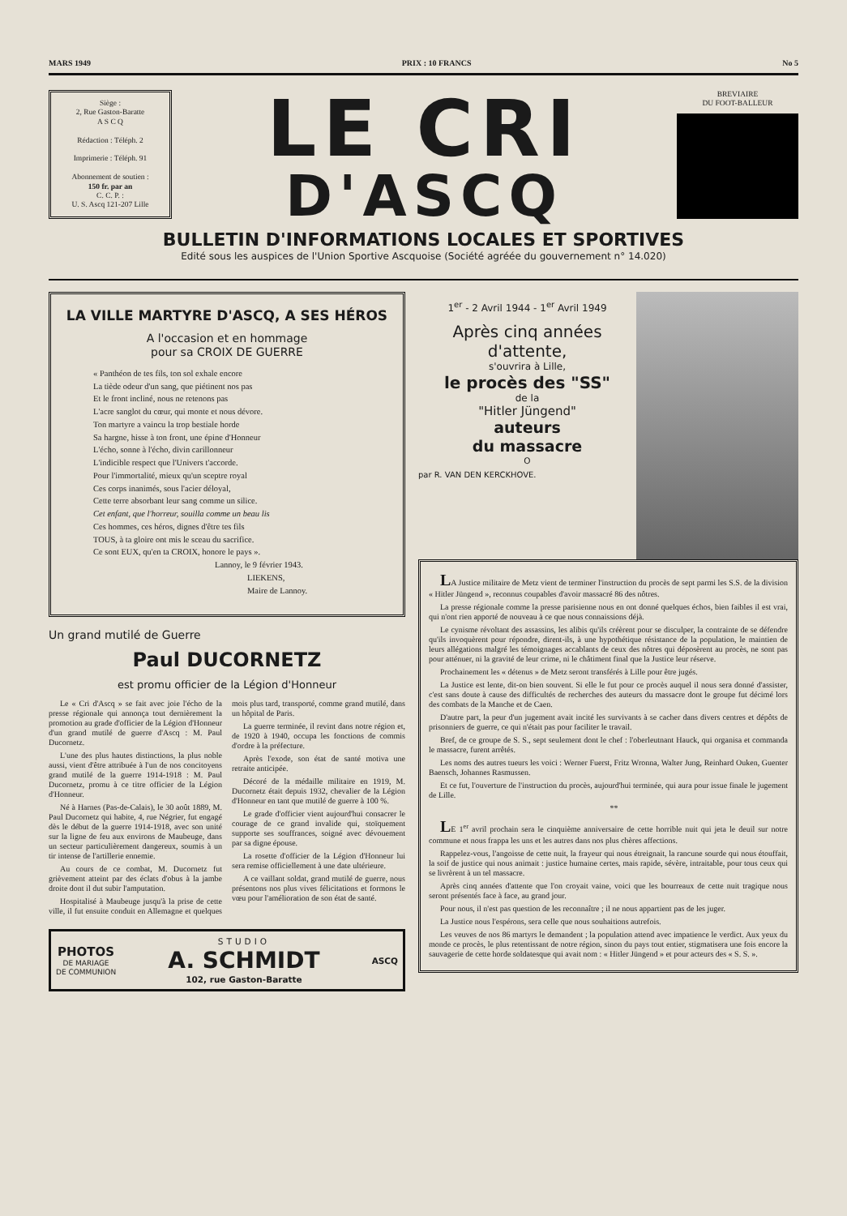MARS 1949 PRIX : 10 FRANCS No 5
Siège :
2, Rue Gaston-Baratte
A S C Q
Rédaction : Téléph. 2
Imprimerie : Téléph. 91
Abonnement de soutien :
150 fr. par an
C. C. P. :
U. S. Ascq 121-207 Lille
LE CRI
D'ASCQ
BREVIAIRE
DU FOOT-BALLEUR
BULLETIN D'INFORMATIONS LOCALES ET SPORTIVES
Edité sous les auspices de l'Union Sportive Ascquoise (Société agréée du gouvernement n° 14.020)
LA VILLE MARTYRE D'ASCQ, A SES HÉROS
A l'occasion et en hommage
pour sa CROIX DE GUERRE
« Panthéon de tes fils, ton sol exhale encore
La tiède odeur d'un sang, que piétinent nos pas
Et le front incliné, nous ne retenons pas
L'acre sanglot du cœur, qui monte et nous dévore.
Ton martyre a vaincu la trop bestiale horde
Sa hargne, hisse à ton front, une épine d'Honneur
L'écho, sonne à l'écho, divin carillonneur
L'indicible respect que l'Univers t'accorde.
Pour l'immortalité, mieux qu'un sceptre royal
Ces corps inanimés, sous l'acier déloyal,
Cette terre absorbant leur sang comme un silice.
Cet enfant, que l'horreur, souilla comme un beau lis
Ces hommes, ces héros, dignes d'être tes fils
TOUS, à ta gloire ont mis le sceau du sacrifice.
Ce sont EUX, qu'en ta CROIX, honore le pays ».
Lannoy, le 9 février 1943.
LIEKENS,
Maire de Lannoy.
Un grand mutilé de Guerre
Paul DUCORNETZ
est promu officier de la Légion d'Honneur
Le « Cri d'Ascq » se fait avec joie l'écho de la presse régionale qui annonça tout dernièrement la promotion au grade d'officier de la Légion d'Honneur d'un grand mutilé de guerre d'Ascq : M. Paul Ducornetz.
L'une des plus hautes distinctions, la plus noble aussi, vient d'être attribuée à l'un de nos concitoyens grand mutilé de la guerre 1914-1918 : M. Paul Ducornetz, promu à ce titre officier de la Légion d'Honneur.
Né à Harnes (Pas-de-Calais), le 30 août 1889, M. Paul Ducornetz qui habite, 4, rue Négrier, fut engagé dès le début de la guerre 1914-1918, avec son unité sur la ligne de feu aux environs de Maubeuge, dans un secteur particulièrement dangereux, soumis à un tir intense de l'artillerie ennemie.
Au cours de ce combat, M. Ducornetz fut grièvement atteint par des éclats d'obus à la jambe droite dont il dut subir l'amputation.
Hospitalisé à Maubeuge jusqu'à la prise de cette ville, il fut ensuite conduit en Allemagne et quelques mois plus tard, transporté, comme grand mutilé, dans un hôpital de Paris.
La guerre terminée, il revint dans notre région et, de 1920 à 1940, occupa les fonctions de commis d'ordre à la préfecture.
Après l'exode, son état de santé motiva une retraite anticipée.
Décoré de la médaille militaire en 1919, M. Ducornetz était depuis 1932, chevalier de la Légion d'Honneur en tant que mutilé de guerre à 100 %.
Le grade d'officier vient aujourd'hui consacrer le courage de ce grand invalide qui, stoïquement supporte ses souffrances, soigné avec dévouement par sa digne épouse.
La rosette d'officier de la Légion d'Honneur lui sera remise officiellement à une date ultérieure.
A ce vaillant soldat, grand mutilé de guerre, nous présentons nos plus vives félicitations et formons le vœu pour l'amélioration de son état de santé.
PHOTOS
DE MARIAGE
DE COMMUNION
STUDIO
A. SCHMIDT
102, rue Gaston-Baratte
ASCQ
1<sup>er</sup> - 2 Avril 1944 - 1<sup>er</sup> Avril 1949
Après cinq années
d'attente,
s'ouvrira à Lille,
le procès des "SS"
de la
"Hitler Jüngend"
auteurs
du massacre
O
par R. VAN DEN KERCKHOVE.
LA Justice militaire de Metz vient de terminer l'instruction du procès de sept parmi les S.S. de la division « Hitler Jüngend », reconnus coupables d'avoir massacré 86 des nôtres.
La presse régionale comme la presse parisienne nous en ont donné quelques échos, bien faibles il est vrai, qui n'ont rien apporté de nouveau à ce que nous connaissions déjà.
Le cynisme révoltant des assassins, les alibis qu'ils créèrent pour se disculper, la contrainte de se défendre qu'ils invoquèrent pour répondre, dirent-ils, à une hypothétique résistance de la population, le maintien de leurs allégations malgré les témoignages accablants de ceux des nôtres qui déposèrent au procès, ne sont pas pour atténuer, ni la gravité de leur crime, ni le châtiment final que la Justice leur réserve.
Prochainement les « détenus » de Metz seront transférés à Lille pour être jugés.
La Justice est lente, dit-on bien souvent. Si elle le fut pour ce procès auquel il nous sera donné d'assister, c'est sans doute à cause des difficultés de recherches des auteurs du massacre dont le groupe fut décimé lors des combats de la Manche et de Caen.
D'autre part, la peur d'un jugement avait incité les survivants à se cacher dans divers centres et dépôts de prisonniers de guerre, ce qui n'était pas pour faciliter le travail.
Bref, de ce groupe de S. S., sept seulement dont le chef : l'oberleutnant Hauck, qui organisa et commanda le massacre, furent arrêtés.
Les noms des autres tueurs les voici : Werner Fuerst, Fritz Wronna, Walter Jung, Reinhard Ouken, Guenter Baensch, Johannes Rasmussen.
Et ce fut, l'ouverture de l'instruction du procès, aujourd'hui terminée, qui aura pour issue finale le jugement de Lille.
**
LE 1<sup>er</sup> avril prochain sera le cinquième anniversaire de cette horrible nuit qui jeta le deuil sur notre commune et nous frappa les uns et les autres dans nos plus chères affections.
Rappelez-vous, l'angoisse de cette nuit, la frayeur qui nous étreignait, la rancune sourde qui nous étouffait, la soif de justice qui nous animait : justice humaine certes, mais rapide, sévère, intraitable, pour tous ceux qui se livrèrent à un tel massacre.
Après cinq années d'attente que l'on croyait vaine, voici que les bourreaux de cette nuit tragique nous seront présentés face à face, au grand jour.
Pour nous, il n'est pas question de les reconnaître ; il ne nous appartient pas de les juger.
La Justice nous l'espérons, sera celle que nous souhaitions autrefois.
Les veuves de nos 86 martyrs le demandent ; la population attend avec impatience le verdict. Aux yeux du monde ce procès, le plus retentissant de notre région, sinon du pays tout entier, stigmatisera une fois encore la sauvagerie de cette horde soldatesque qui avait nom : « Hitler Jüngend » et pour acteurs des « S. S. ».